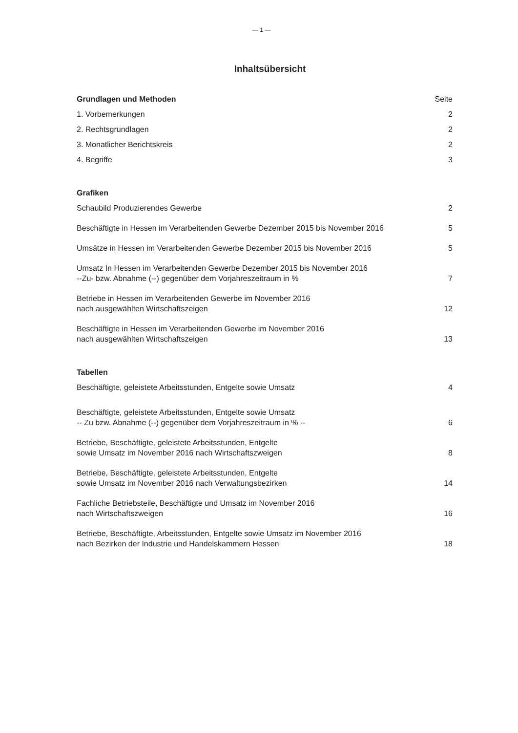— 1 —
Inhaltsübersicht
Grundlagen und Methoden Seite
1. Vorbemerkungen 2
2. Rechtsgrundlagen 2
3. Monatlicher Berichtskreis 2
4. Begriffe 3
Grafiken
Schaubild Produzierendes Gewerbe 2
Beschäftigte in Hessen im Verarbeitenden Gewerbe Dezember 2015 bis November 2016 5
Umsätze in Hessen im Verarbeitenden Gewerbe Dezember 2015 bis November 2016 5
Umsatz In Hessen im Verarbeitenden Gewerbe Dezember 2015 bis November 2016
--Zu- bzw. Abnahme (--) gegenüber dem Vorjahreszeitraum in % 7
Betriebe in Hessen im Verarbeitenden Gewerbe im November 2016
nach ausgewählten Wirtschaftszeigen 12
Beschäftigte in Hessen im Verarbeitenden Gewerbe im November 2016
nach ausgewählten Wirtschaftszeigen 13
Tabellen
Beschäftigte, geleistete Arbeitsstunden, Entgelte sowie Umsatz 4
Beschäftigte, geleistete Arbeitsstunden, Entgelte sowie Umsatz
-- Zu bzw. Abnahme (--) gegenüber dem Vorjahreszeitraum in % -- 6
Betriebe, Beschäftigte, geleistete Arbeitsstunden, Entgelte
sowie Umsatz im November 2016 nach Wirtschaftszweigen 8
Betriebe, Beschäftigte, geleistete Arbeitsstunden, Entgelte
sowie Umsatz im November 2016 nach Verwaltungsbezirken 14
Fachliche Betriebsteile, Beschäftigte und Umsatz im November 2016
nach Wirtschaftszweigen 16
Betriebe, Beschäftigte, Arbeitsstunden, Entgelte sowie Umsatz im November 2016
nach Bezirken der Industrie und Handelskammern Hessen 18